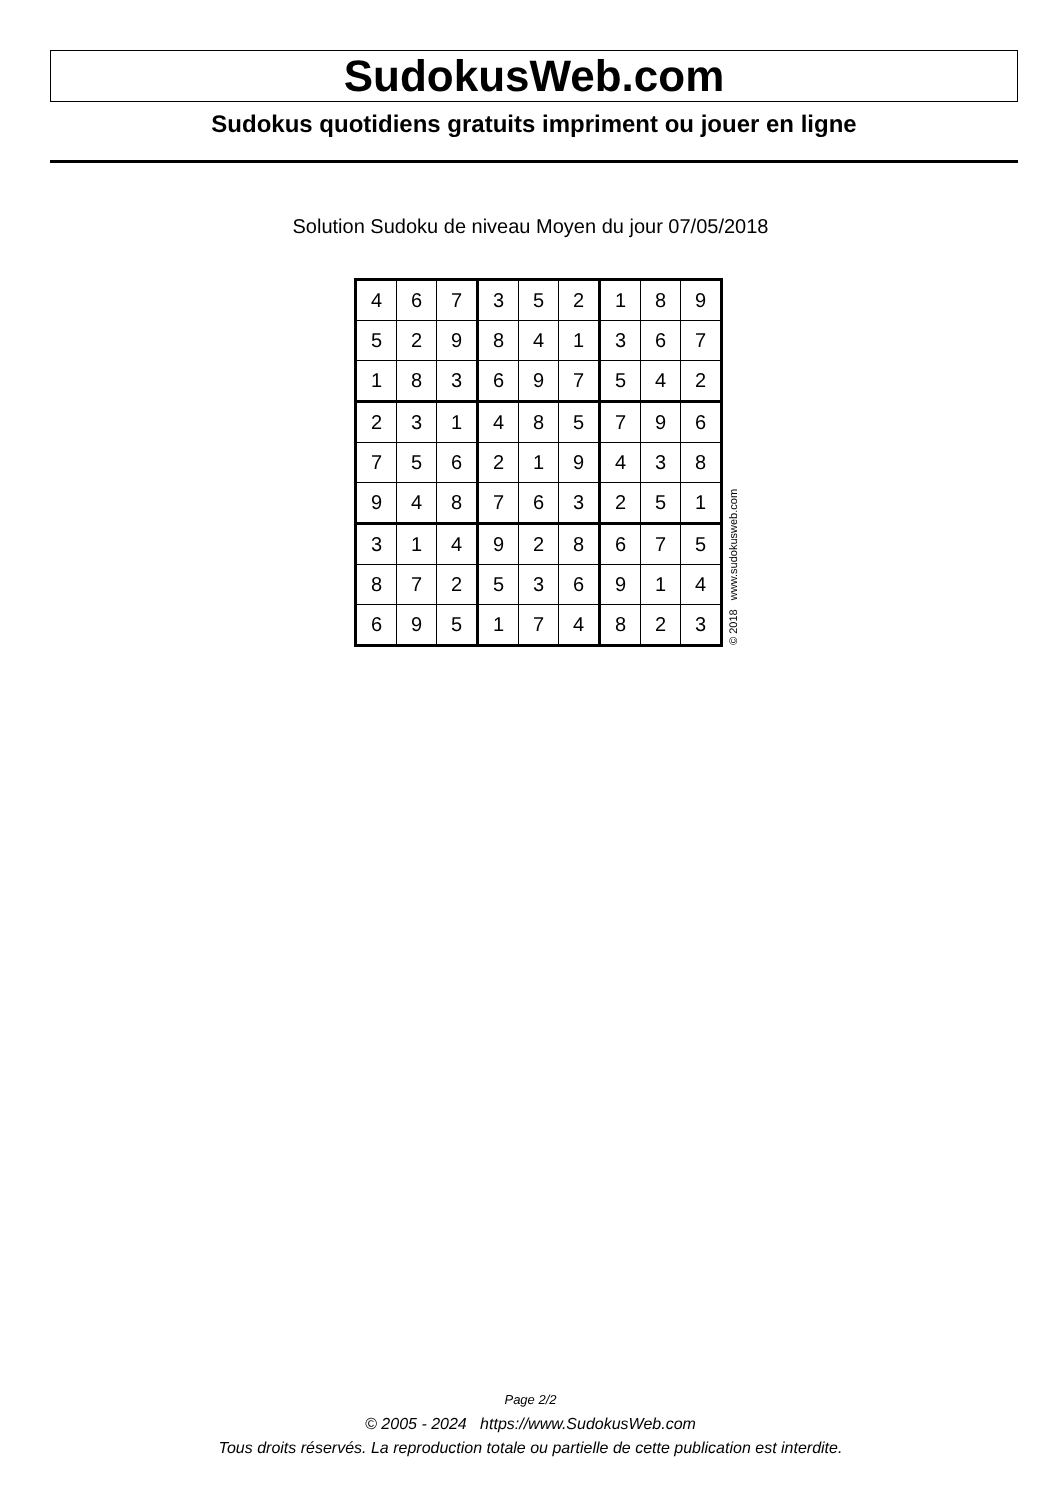SudokusWeb.com
Sudokus quotidiens gratuits impriment ou jouer en ligne
Solution Sudoku de niveau Moyen du jour 07/05/2018
| 4 | 6 | 7 | 3 | 5 | 2 | 1 | 8 | 9 |
| 5 | 2 | 9 | 8 | 4 | 1 | 3 | 6 | 7 |
| 1 | 8 | 3 | 6 | 9 | 7 | 5 | 4 | 2 |
| 2 | 3 | 1 | 4 | 8 | 5 | 7 | 9 | 6 |
| 7 | 5 | 6 | 2 | 1 | 9 | 4 | 3 | 8 |
| 9 | 4 | 8 | 7 | 6 | 3 | 2 | 5 | 1 |
| 3 | 1 | 4 | 9 | 2 | 8 | 6 | 7 | 5 |
| 8 | 7 | 2 | 5 | 3 | 6 | 9 | 1 | 4 |
| 6 | 9 | 5 | 1 | 7 | 4 | 8 | 2 | 3 |
© 2018 www.sudokusweb.com
Page 2/2
© 2005 - 2024 https://www.SudokusWeb.com
Tous droits réservés. La reproduction totale ou partielle de cette publication est interdite.